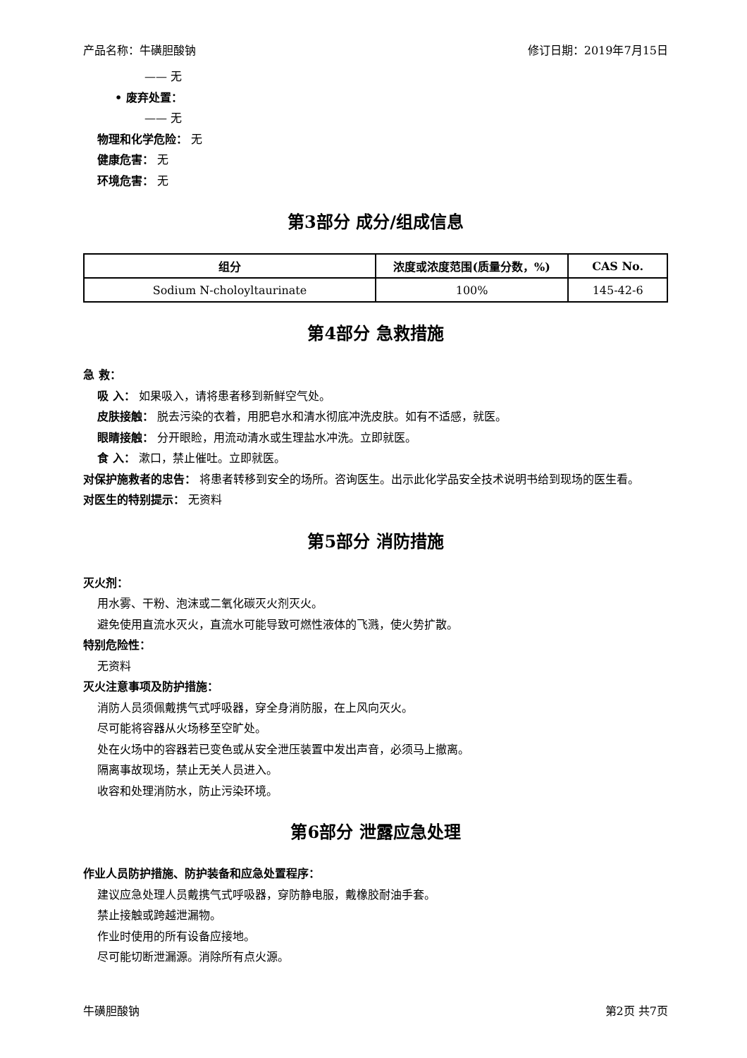产品名称：牛磺胆酸钠 修订日期：2019年7月15日
—— 无
• 废弃处置：
—— 无
物理和化学危险： 无
健康危害： 无
环境危害： 无
第3部分 成分/组成信息
| 组分 | 浓度或浓度范围(质量分数，%) | CAS No. |
| --- | --- | --- |
| Sodium N-choloyltaurinate | 100% | 145-42-6 |
第4部分 急救措施
急 救：
吸 入： 如果吸入，请将患者移到新鲜空气处。
皮肤接触： 脱去污染的衣着，用肥皂水和清水彻底冲洗皮肤。如有不适感，就医。
眼睛接触： 分开眼睑，用流动清水或生理盐水冲洗。立即就医。
食 入： 漱口，禁止催吐。立即就医。
对保护施救者的忠告： 将患者转移到安全的场所。咨询医生。出示此化学品安全技术说明书给到现场的医生看。
对医生的特别提示： 无资料
第5部分 消防措施
灭火剂：
用水雾、干粉、泡沫或二氧化碳灭火剂灭火。
避免使用直流水灭火，直流水可能导致可燃性液体的飞溅，使火势扩散。
特别危险性：
无资料
灭火注意事项及防护措施：
消防人员须佩戴携气式呼吸器，穿全身消防服，在上风向灭火。
尽可能将容器从火场移至空旷处。
处在火场中的容器若已变色或从安全泄压装置中发出声音，必须马上撤离。
隔离事故现场，禁止无关人员进入。
收容和处理消防水，防止污染环境。
第6部分 泄露应急处理
作业人员防护措施、防护装备和应急处置程序：
建议应急处理人员戴携气式呼吸器，穿防静电服，戴橡胶耐油手套。
禁止接触或跨越泄漏物。
作业时使用的所有设备应接地。
尽可能切断泄漏源。消除所有点火源。
牛磺胆酸钠 第2页 共7页